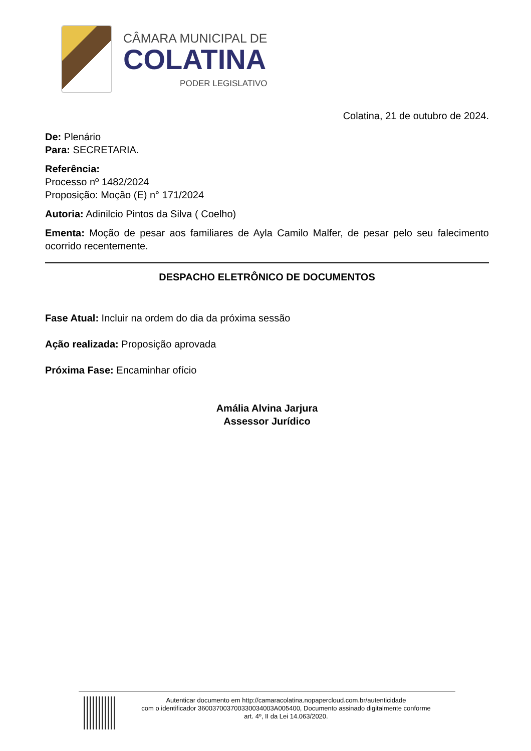CÂMARA MUNICIPAL DE
COLATINA
PODER LEGISLATIVO
Colatina, 21 de outubro de 2024.
De: Plenário
Para: SECRETARIA.
Referência:
Processo nº 1482/2024
Proposição: Moção (E) n° 171/2024
Autoria: Adinilcio Pintos da Silva ( Coelho)
Ementa: Moção de pesar aos familiares de Ayla Camilo Malfer, de pesar pelo seu falecimento ocorrido recentemente.
DESPACHO ELETRÔNICO DE DOCUMENTOS
Fase Atual: Incluir na ordem do dia da próxima sessão
Ação realizada: Proposição aprovada
Próxima Fase: Encaminhar ofício
Amália Alvina Jarjura
Assessor Jurídico
Autenticar documento em http://camaracolatina.nopapercloud.com.br/autenticidade
com o identificador 360037003700330034003A005400, Documento assinado digitalmente conforme
art. 4º, II da Lei 14.063/2020.